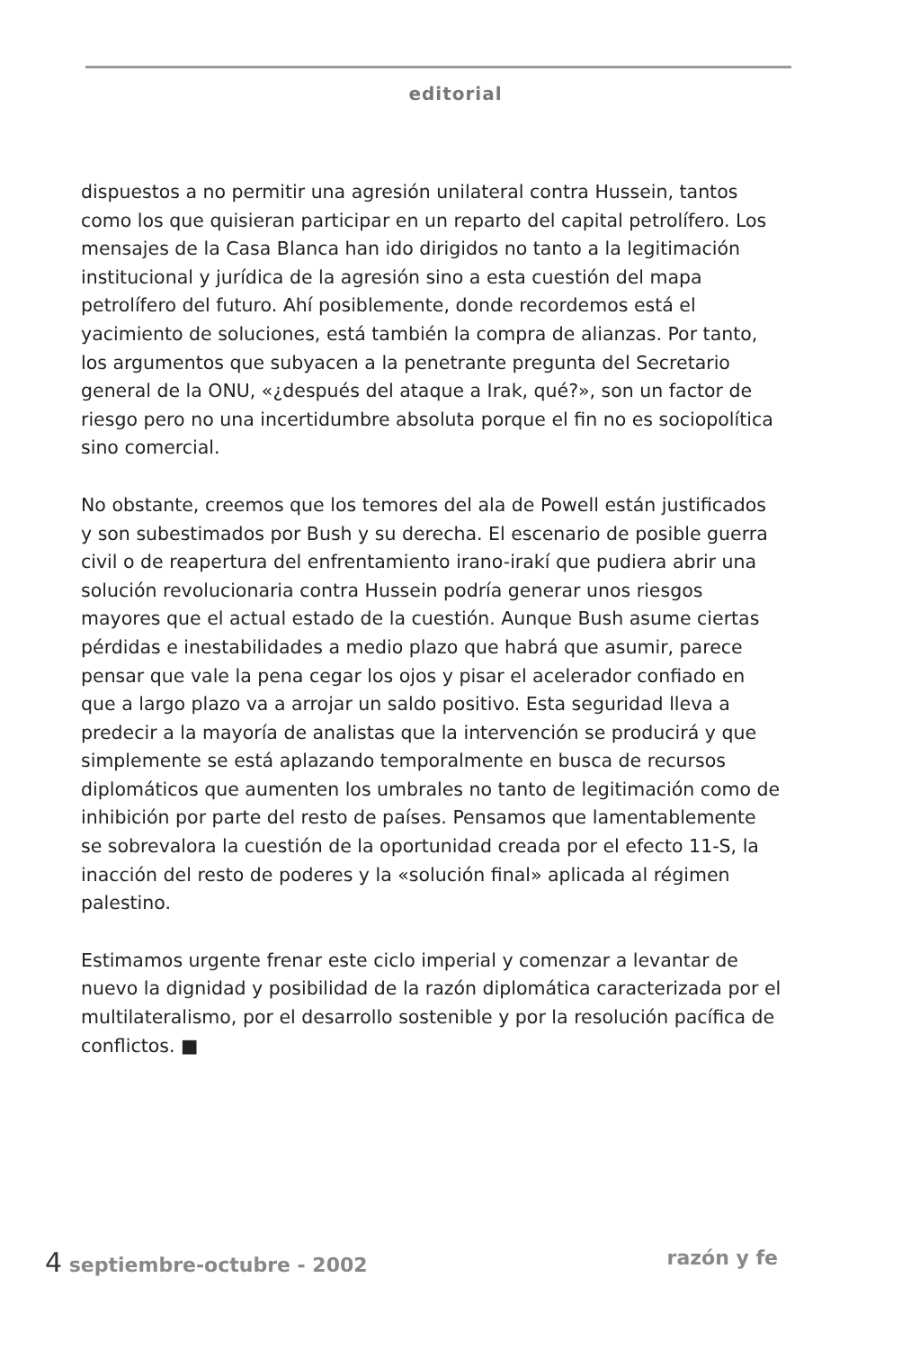editorial
dispuestos a no permitir una agresión unilateral contra Hussein, tantos como los que quisieran participar en un reparto del capital petrolífero. Los mensajes de la Casa Blanca han ido dirigidos no tanto a la legitimación institucional y jurídica de la agresión sino a esta cuestión del mapa petrolífero del futuro. Ahí posiblemente, donde recordemos está el yacimiento de soluciones, está también la compra de alianzas. Por tanto, los argumentos que subyacen a la penetrante pregunta del Secretario general de la ONU, «¿después del ataque a Irak, qué?», son un factor de riesgo pero no una incertidumbre absoluta porque el fin no es sociopolítica sino comercial.
No obstante, creemos que los temores del ala de Powell están justificados y son subestimados por Bush y su derecha. El escenario de posible guerra civil o de reapertura del enfrentamiento irano-irakí que pudiera abrir una solución revolucionaria contra Hussein podría generar unos riesgos mayores que el actual estado de la cuestión. Aunque Bush asume ciertas pérdidas e inestabilidades a medio plazo que habrá que asumir, parece pensar que vale la pena cegar los ojos y pisar el acelerador confiado en que a largo plazo va a arrojar un saldo positivo. Esta seguridad lleva a predecir a la mayoría de analistas que la intervención se producirá y que simplemente se está aplazando temporalmente en busca de recursos diplomáticos que aumenten los umbrales no tanto de legitimación como de inhibición por parte del resto de países. Pensamos que lamentablemente se sobrevalora la cuestión de la oportunidad creada por el efecto 11-S, la inacción del resto de poderes y la «solución final» aplicada al régimen palestino.
Estimamos urgente frenar este ciclo imperial y comenzar a levantar de nuevo la dignidad y posibilidad de la razón diplomática caracterizada por el multilateralismo, por el desarrollo sostenible y por la resolución pacífica de conflictos. ■
4 septiembre-octubre - 2002 razón y fe